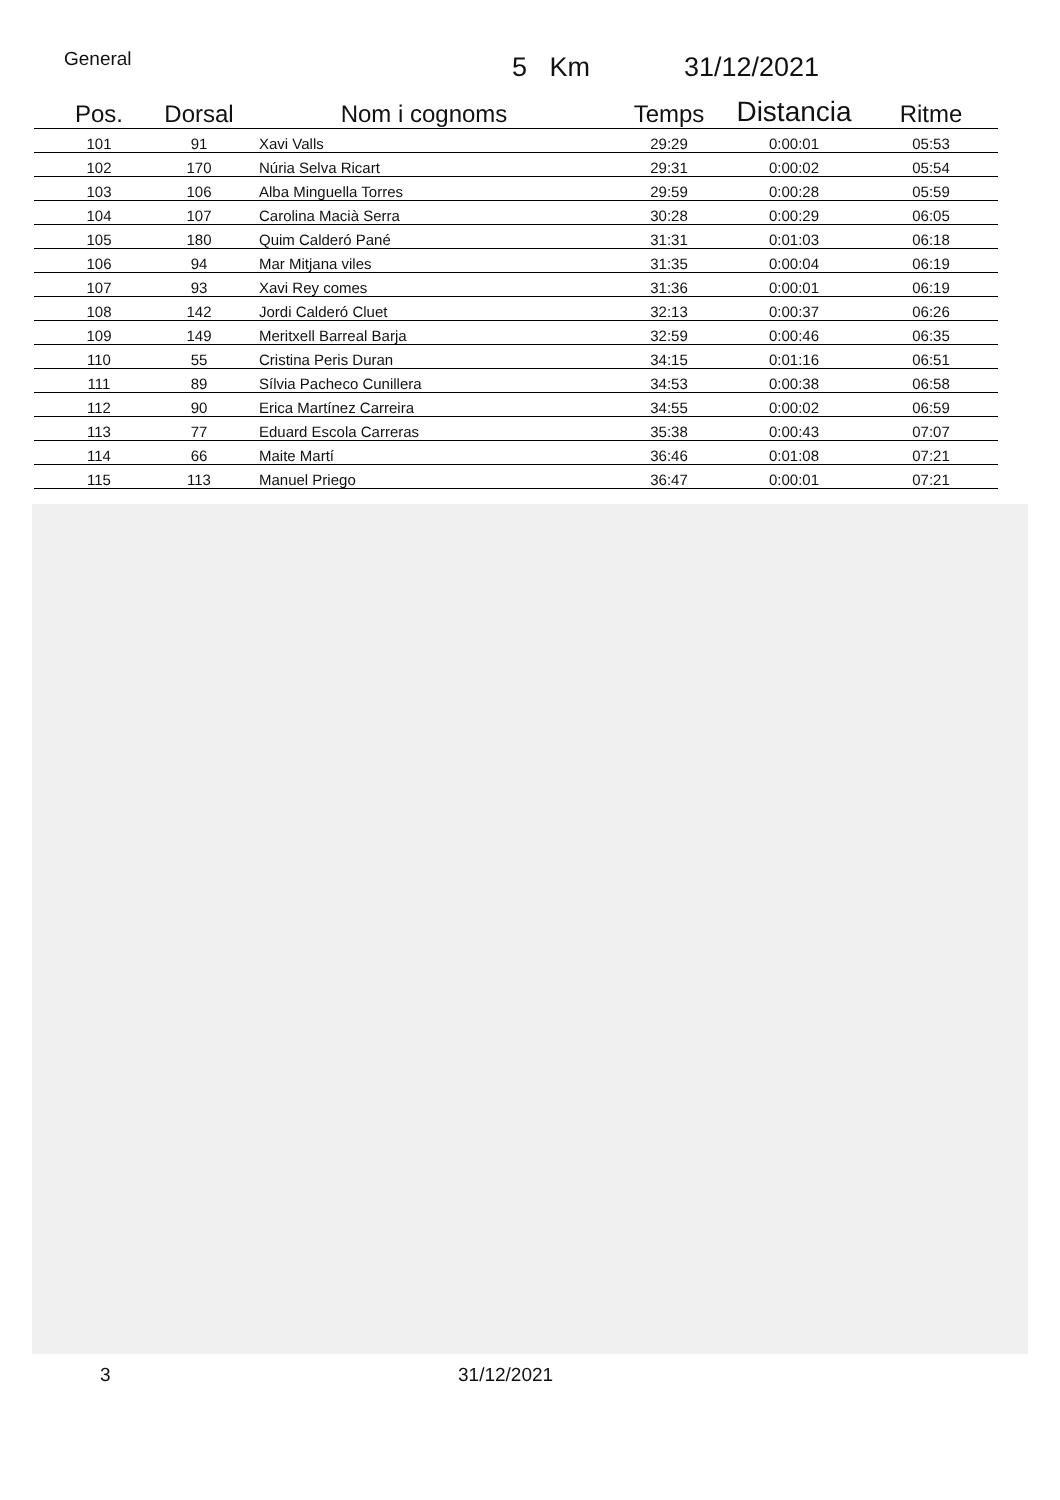General 5 Km 31/12/2021
| Pos. | Dorsal | Nom i cognoms | Temps | Distancia | Ritme |
| --- | --- | --- | --- | --- | --- |
| 101 | 91 | Xavi Valls | 29:29 | 0:00:01 | 05:53 |
| 102 | 170 | Núria Selva Ricart | 29:31 | 0:00:02 | 05:54 |
| 103 | 106 | Alba Minguella Torres | 29:59 | 0:00:28 | 05:59 |
| 104 | 107 | Carolina Macià Serra | 30:28 | 0:00:29 | 06:05 |
| 105 | 180 | Quim Calderó Pané | 31:31 | 0:01:03 | 06:18 |
| 106 | 94 | Mar Mitjana viles | 31:35 | 0:00:04 | 06:19 |
| 107 | 93 | Xavi Rey comes | 31:36 | 0:00:01 | 06:19 |
| 108 | 142 | Jordi Calderó Cluet | 32:13 | 0:00:37 | 06:26 |
| 109 | 149 | Meritxell Barreal Barja | 32:59 | 0:00:46 | 06:35 |
| 110 | 55 | Cristina Peris Duran | 34:15 | 0:01:16 | 06:51 |
| 111 | 89 | Sílvia Pacheco Cunillera | 34:53 | 0:00:38 | 06:58 |
| 112 | 90 | Erica Martínez Carreira | 34:55 | 0:00:02 | 06:59 |
| 113 | 77 | Eduard Escola Carreras | 35:38 | 0:00:43 | 07:07 |
| 114 | 66 | Maite Martí | 36:46 | 0:01:08 | 07:21 |
| 115 | 113 | Manuel Priego | 36:47 | 0:00:01 | 07:21 |
3 31/12/2021